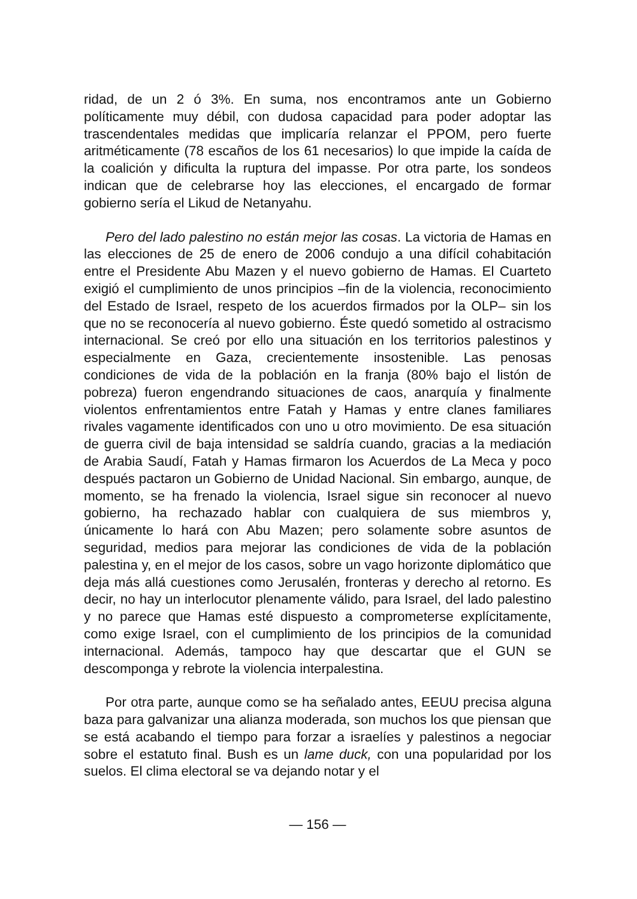ridad, de un 2 ó 3%. En suma, nos encontramos ante un Gobierno políticamente muy débil, con dudosa capacidad para poder adoptar las trascendentales medidas que implicaría relanzar el PPOM, pero fuerte aritméticamente (78 escaños de los 61 necesarios) lo que impide la caída de la coalición y dificulta la ruptura del impasse. Por otra parte, los sondeos indican que de celebrarse hoy las elecciones, el encargado de formar gobierno sería el Likud de Netanyahu.
Pero del lado palestino no están mejor las cosas. La victoria de Hamas en las elecciones de 25 de enero de 2006 condujo a una difícil cohabitación entre el Presidente Abu Mazen y el nuevo gobierno de Hamas. El Cuarteto exigió el cumplimiento de unos principios –fin de la violencia, reconocimiento del Estado de Israel, respeto de los acuerdos firmados por la OLP– sin los que no se reconocería al nuevo gobierno. Éste quedó sometido al ostracismo internacional. Se creó por ello una situación en los territorios palestinos y especialmente en Gaza, crecientemente insostenible. Las penosas condiciones de vida de la población en la franja (80% bajo el listón de pobreza) fueron engendrando situaciones de caos, anarquía y finalmente violentos enfrentamientos entre Fatah y Hamas y entre clanes familiares rivales vagamente identificados con uno u otro movimiento. De esa situación de guerra civil de baja intensidad se saldría cuando, gracias a la mediación de Arabia Saudí, Fatah y Hamas firmaron los Acuerdos de La Meca y poco después pactaron un Gobierno de Unidad Nacional. Sin embargo, aunque, de momento, se ha frenado la violencia, Israel sigue sin reconocer al nuevo gobierno, ha rechazado hablar con cualquiera de sus miembros y, únicamente lo hará con Abu Mazen; pero solamente sobre asuntos de seguridad, medios para mejorar las condiciones de vida de la población palestina y, en el mejor de los casos, sobre un vago horizonte diplomático que deja más allá cuestiones como Jerusalén, fronteras y derecho al retorno. Es decir, no hay un interlocutor plenamente válido, para Israel, del lado palestino y no parece que Hamas esté dispuesto a comprometerse explícitamente, como exige Israel, con el cumplimiento de los principios de la comunidad internacional. Además, tampoco hay que descartar que el GUN se descomponga y rebrote la violencia interpalestina.
Por otra parte, aunque como se ha señalado antes, EEUU precisa alguna baza para galvanizar una alianza moderada, son muchos los que piensan que se está acabando el tiempo para forzar a israelíes y palestinos a negociar sobre el estatuto final. Bush es un lame duck, con una popularidad por los suelos. El clima electoral se va dejando notar y el
— 156 —